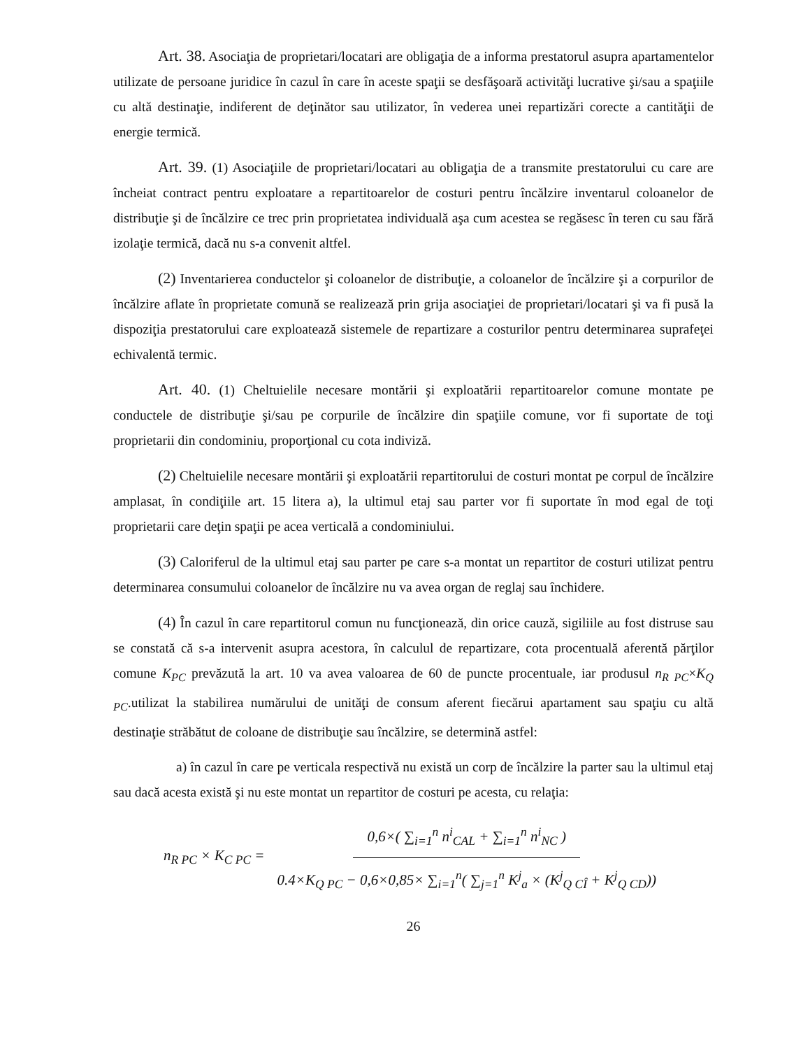Art. 38. Asociaţia de proprietari/locatari are obligaţia de a informa prestatorul asupra apartamentelor utilizate de persoane juridice în cazul în care în aceste spaţii se desfăşoară activităţi lucrative şi/sau a spaţiile cu altă destinaţie, indiferent de deţinător sau utilizator, în vederea unei repartizări corecte a cantităţii de energie termică.
Art. 39. (1) Asociaţiile de proprietari/locatari au obligaţia de a transmite prestatorului cu care are încheiat contract pentru exploatare a repartitoarelor de costuri pentru încălzire inventarul coloanelor de distribuţie şi de încălzire ce trec prin proprietatea individuală aşa cum acestea se regăsesc în teren cu sau fără izolaţie termică, dacă nu s-a convenit altfel.
(2) Inventarierea conductelor şi coloanelor de distribuţie, a coloanelor de încălzire şi a corpurilor de încălzire aflate în proprietate comună se realizează prin grija asociaţiei de proprietari/locatari şi va fi pusă la dispoziţia prestatorului care exploatează sistemele de repartizare a costurilor pentru determinarea suprafeţei echivalentă termic.
Art. 40. (1) Cheltuielile necesare montării şi exploatării repartitoarelor comune montate pe conductele de distribuţie şi/sau pe corpurile de încălzire din spaţiile comune, vor fi suportate de toţi proprietarii din condominiu, proporţional cu cota indiviză.
(2) Cheltuielile necesare montării şi exploatării repartitorului de costuri montat pe corpul de încălzire amplasat, în condiţiile art. 15 litera a), la ultimul etaj sau parter vor fi suportate în mod egal de toţi proprietarii care deţin spaţii pe acea verticală a condominiului.
(3) Caloriferul de la ultimul etaj sau parter pe care s-a montat un repartitor de costuri utilizat pentru determinarea consumului coloanelor de încălzire nu va avea organ de reglaj sau închidere.
(4) În cazul în care repartitorul comun nu funcţionează, din orice cauză, sigiliile au fost distruse sau se constată că s-a intervenit asupra acestora, în calculul de repartizare, cota procentuală aferentă părţilor comune K<sub>PC</sub> prevăzută la art. 10 va avea valoarea de 60 de puncte procentuale, iar produsul n<sub>R PC</sub>×K<sub>Q PC</sub>.utilizat la stabilirea numărului de unităţi de consum aferent fiecărui apartament sau spaţiu cu altă destinaţie străbătut de coloane de distribuţie sau încălzire, se determină astfel:
a) în cazul în care pe verticala respectivă nu există un corp de încălzire la parter sau la ultimul etaj sau dacă acesta există şi nu este montat un repartitor de costuri pe acesta, cu relaţia:
n<sub>R PC</sub> × K<sub>C PC</sub> = 0,6×( ∑<sub>i=1</sub><sup>n</sup> n<sup>i</sup><sub>CAL</sub> + ∑<sub>i=1</sub><sup>n</sup> n<sup>i</sup><sub>NC</sub> ) 0.4×K<sub>Q PC</sub> − 0,6×0,85× ∑<sub>i=1</sub><sup>n</sup>( ∑<sub>j=1</sub><sup>n</sup> K<sup>j</sup><sub>a</sub> × (K<sup>j</sup><sub>Q CÎ</sub> + K<sup>j</sup><sub>Q CD</sub>))
26